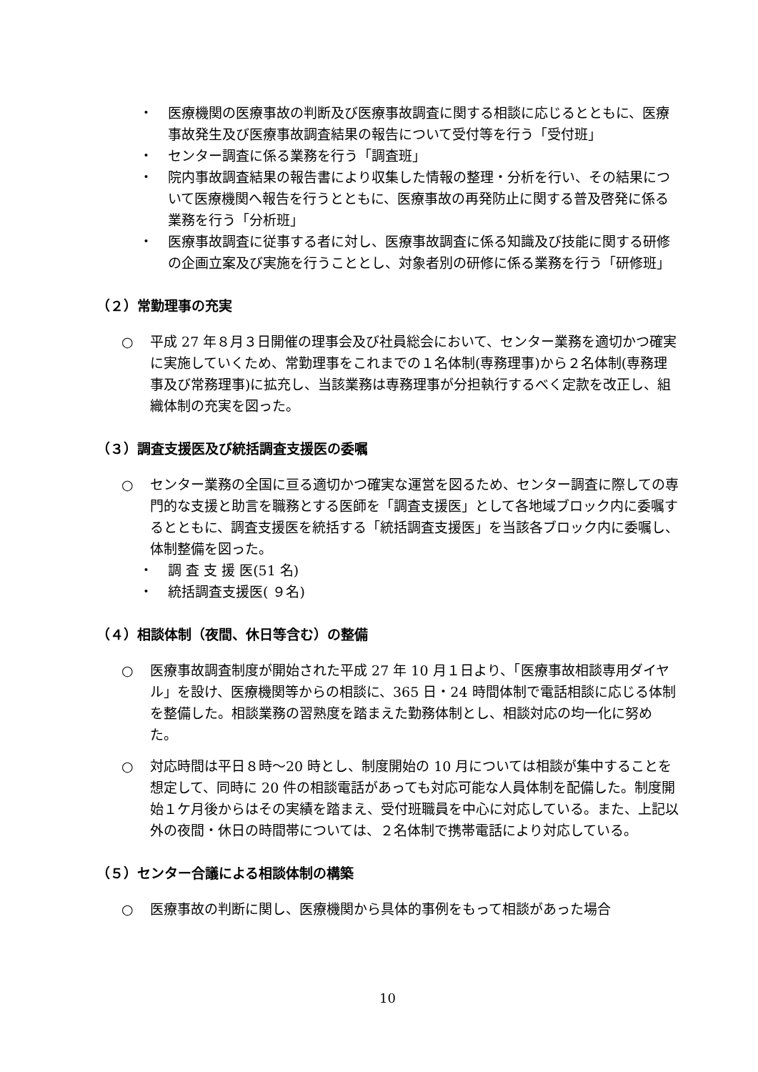・ 医療機関の医療事故の判断及び医療事故調査に関する相談に応じるとともに、医療事故発生及び医療事故調査結果の報告について受付等を行う「受付班」
・ センター調査に係る業務を行う「調査班」
・ 院内事故調査結果の報告書により収集した情報の整理・分析を行い、その結果について医療機関へ報告を行うとともに、医療事故の再発防止に関する普及啓発に係る業務を行う「分析班」
・ 医療事故調査に従事する者に対し、医療事故調査に係る知識及び技能に関する研修の企画立案及び実施を行うこととし、対象者別の研修に係る業務を行う「研修班」
（２）常勤理事の充実
○ 平成 27 年８月３日開催の理事会及び社員総会において、センター業務を適切かつ確実に実施していくため、常勤理事をこれまでの１名体制(専務理事)から２名体制(専務理事及び常務理事)に拡充し、当該業務は専務理事が分担執行するべく定款を改正し、組織体制の充実を図った。
（３）調査支援医及び統括調査支援医の委嘱
○ センター業務の全国に亘る適切かつ確実な運営を図るため、センター調査に際しての専門的な支援と助言を職務とする医師を「調査支援医」として各地域ブロック内に委嘱するとともに、調査支援医を統括する「統括調査支援医」を当該各ブロック内に委嘱し、体制整備を図った。
・ 調 査 支 援 医(51 名)
・ 統括調査支援医( ９名)
（４）相談体制（夜間、休日等含む）の整備
○ 医療事故調査制度が開始された平成 27 年 10 月１日より、「医療事故相談専用ダイヤル」を設け、医療機関等からの相談に、365 日・24 時間体制で電話相談に応じる体制を整備した。相談業務の習熟度を踏まえた勤務体制とし、相談対応の均一化に努めた。
○ 対応時間は平日８時～20 時とし、制度開始の 10 月については相談が集中することを想定して、同時に 20 件の相談電話があっても対応可能な人員体制を配備した。制度開始１ケ月後からはその実績を踏まえ、受付班職員を中心に対応している。また、上記以外の夜間・休日の時間帯については、２名体制で携帯電話により対応している。
（５）センター合議による相談体制の構築
○ 医療事故の判断に関し、医療機関から具体的事例をもって相談があった場合
10